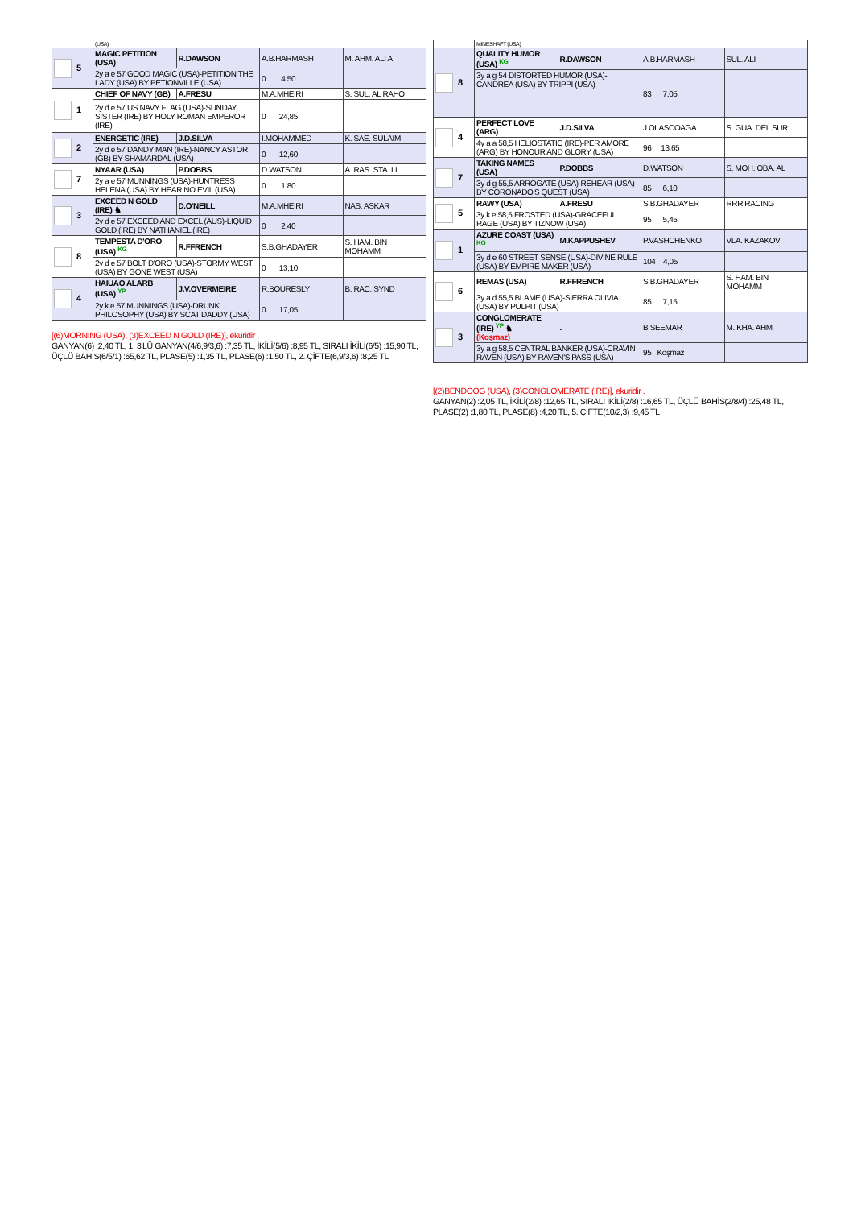| | (USA) | | | |
| 5 | MAGIC PETITION (USA) | R.DAWSON | A.B.HARMASH | M. AHM. ALI A |
| | 2y a e 57 GOOD MAGIC (USA)-PETITION THE LADY (USA) BY PETIONVILLE (USA) | | 0 4,50 | |
| 1 | CHIEF OF NAVY (GB) | A.FRESU | M.A.MHEIRI | S. SUL. AL RAHO |
| | 2y d e 57 US NAVY FLAG (USA)-SUNDAY SISTER (IRE) BY HOLY ROMAN EMPEROR (IRE) | | 0 24,85 | |
| 2 | ENERGETIC (IRE) | J.D.SILVA | I.MOHAMMED | K. SAE. SULAIM |
| | 2y d e 57 DANDY MAN (IRE)-NANCY ASTOR (GB) BY SHAMARDAL (USA) | | 0 12,60 | |
| 7 | NYAAR (USA) | P.DOBBS | D.WATSON | A. RAS. STA. LL |
| | 2y a e 57 MUNNINGS (USA)-HUNTRESS HELENA (USA) BY HEAR NO EVIL (USA) | | 0 1,80 | |
| 3 | EXCEED N GOLD (IRE) ♞ | D.O'NEILL | M.A.MHEIRI | NAS. ASKAR |
| | 2y d e 57 EXCEED AND EXCEL (AUS)-LIQUID GOLD (IRE) BY NATHANIEL (IRE) | | 0 2,40 | |
| 8 | TEMPESTA D'ORO (USA) KG | R.FFRENCH | S.B.GHADAYER | S. HAM. BIN MOHAMM |
| | 2y d e 57 BOLT D'ORO (USA)-STORMY WEST (USA) BY GONE WEST (USA) | | 0 13,10 | |
| 4 | HAIUAO ALARB (USA) YP | J.V.OVERMEIRE | R.BOURESLY | B. RAC. SYND |
| | 2y k e 57 MUNNINGS (USA)-DRUNK PHILOSOPHY (USA) BY SCAT DADDY (USA) | | 0 17,05 | |
[(6)MORNING (USA), (3)EXCEED N GOLD (IRE)], ekuridir .
GANYAN(6) :2,40 TL, 1. 3'LÜ GANYAN(4/6,9/3,6) :7,35 TL, İKİLİ(5/6) :8,95 TL, SIRALI İKİLİ(6/5) :15,90 TL, ÜÇLÜ BAHİS(6/5/1) :65,62 TL, PLASE(5) :1,35 TL, PLASE(6) :1,50 TL, 2. ÇİFTE(6,9/3,6) :8,25 TL
| | MINESHAFT (USA) | | | |
| 8 | QUALITY HUMOR (USA) KG | R.DAWSON | A.B.HARMASH | SUL. ALI |
| | 3y a g 54 DISTORTED HUMOR (USA)-CANDREA (USA) BY TRIPPI (USA) | | 83 7,05 | |
| 4 | PERFECT LOVE (ARG) | J.D.SILVA | J.OLASCOAGA | S. GUA. DEL SUR |
| | 4y a a 58,5 HELIOSTATIC (IRE)-PER AMORE (ARG) BY HONOUR AND GLORY (USA) | | 96 13,65 | |
| 7 | TAKING NAMES (USA) | P.DOBBS | D.WATSON | S. MOH. OBA. AL |
| | 3y d g 55,5 ARROGATE (USA)-REHEAR (USA) BY CORONADO'S QUEST (USA) | | 85 6,10 | |
| 5 | RAWY (USA) | A.FRESU | S.B.GHADAYER | RRR RACING |
| | 3y k e 58,5 FROSTED (USA)-GRACEFUL RAGE (USA) BY TIZNOW (USA) | | 95 5,45 | |
| 1 | AZURE COAST (USA) KG | M.KAPPUSHEV | P.VASHCHENKO | VLA. KAZAKOV |
| | 3y d e 60 STREET SENSE (USA)-DIVINE RULE (USA) BY EMPIRE MAKER (USA) | | 104 4,05 | |
| 6 | REMAS (USA) | R.FFRENCH | S.B.GHADAYER | S. HAM. BIN MOHAMM |
| | 3y a d 55,5 BLAME (USA)-SIERRA OLIVIA (USA) BY PULPIT (USA) | | 85 7,15 | |
| 3 | CONGLOMERATE (IRE) YP ♞ (Koşmaz) | . | B.SEEMAR | M. KHA. AHM |
| | 3y a g 58,5 CENTRAL BANKER (USA)-CRAVIN RAVEN (USA) BY RAVEN'S PASS (USA) | | 95 Koşmaz | |
[(2)BENDOOG (USA), (3)CONGLOMERATE (IRE)], ekuridir .
GANYAN(2) :2,05 TL, İKİLİ(2/8) :12,65 TL, SIRALI İKİLİ(2/8) :16,65 TL, ÜÇLÜ BAHİS(2/8/4) :25,48 TL, PLASE(2) :1,80 TL, PLASE(8) :4,20 TL, 5. ÇİFTE(10/2,3) :9,45 TL